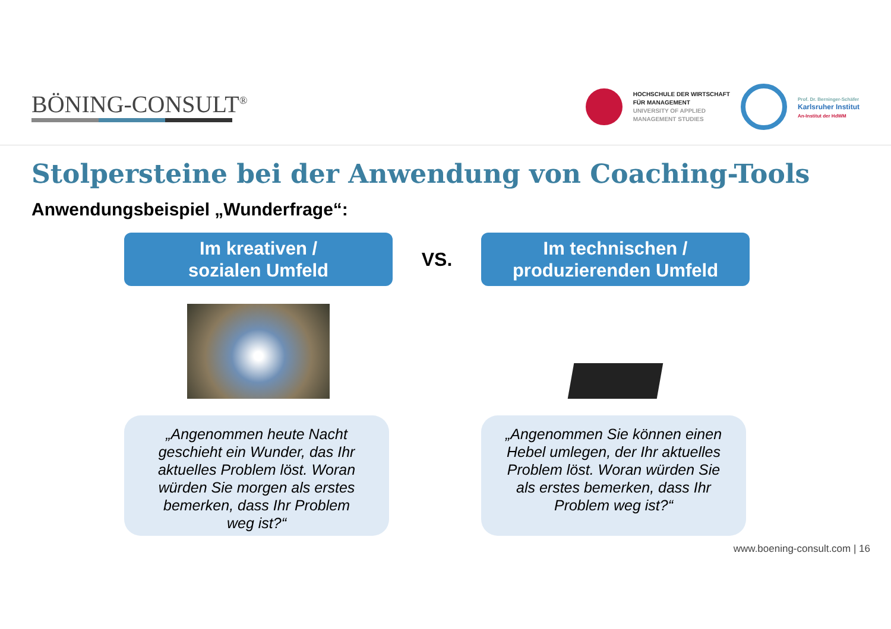BÖNING-CONSULT<sup>®</sup>
HOCHSCHULE DER WIRTSCHAFT
FÜR MANAGEMENT
UNIVERSITY OF APPLIED
MANAGEMENT STUDIES
Prof. Dr. Berninger-Schäfer
Karlsruher Institut
An-Institut der HdWM
Stolpersteine bei der Anwendung von Coaching-Tools
Anwendungsbeispiel „Wunderfrage“:
Im kreativen /
sozialen Umfeld
VS.
Im technischen /
produzierenden Umfeld
„Angenommen heute Nacht geschieht ein Wunder, das Ihr aktuelles Problem löst. Woran würden Sie morgen als erstes bemerken, dass Ihr Problem weg ist?“
„Angenommen Sie können einen Hebel umlegen, der Ihr aktuelles Problem löst. Woran würden Sie als erstes bemerken, dass Ihr Problem weg ist?“
www.boening-consult.com | 16